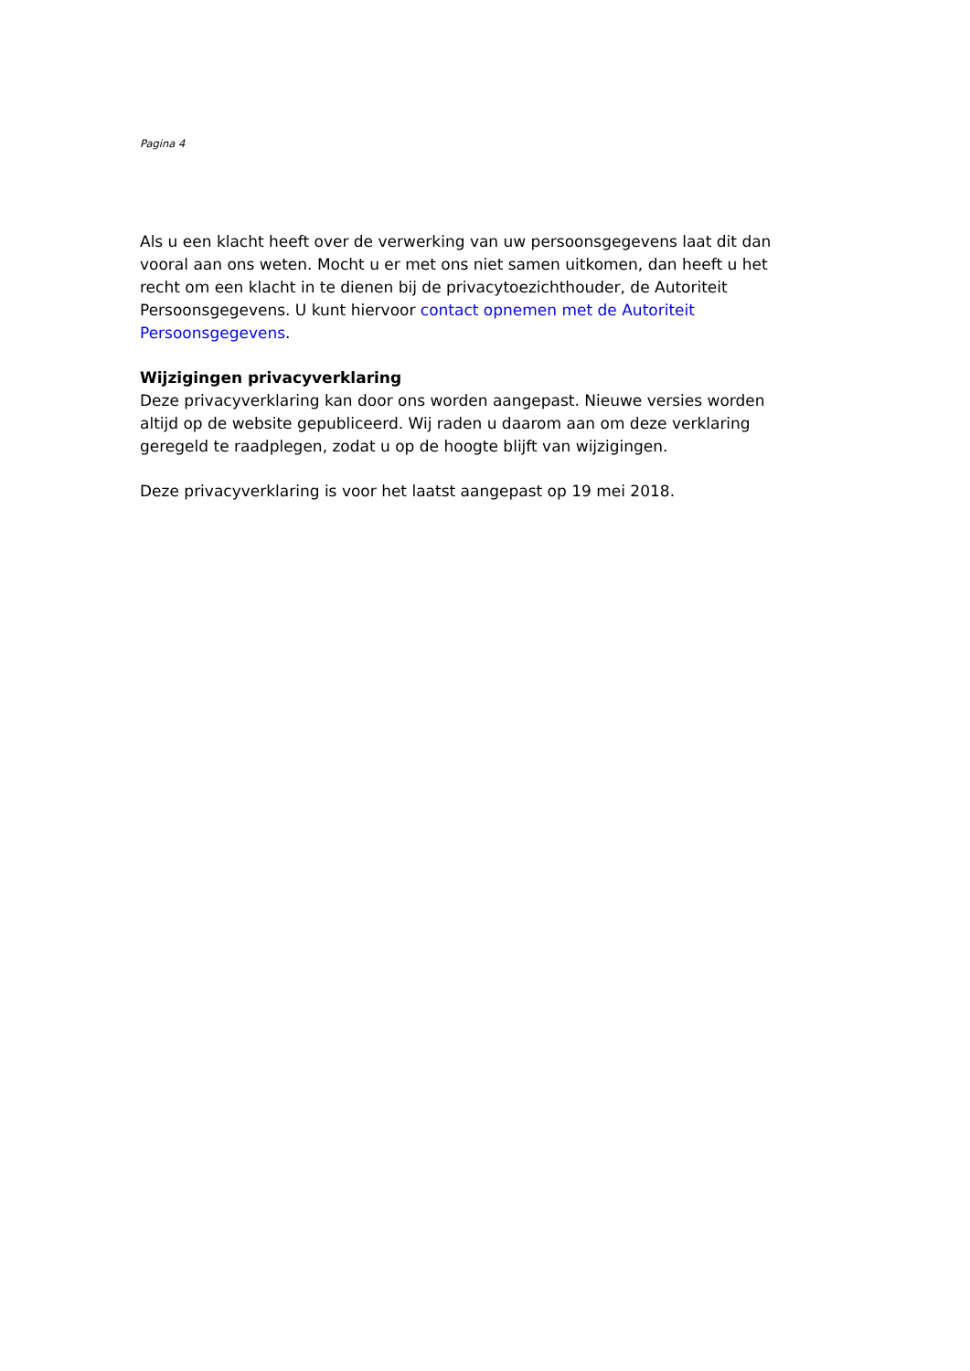Pagina 4
Als u een klacht heeft over de verwerking van uw persoonsgegevens laat dit dan vooral aan ons weten. Mocht u er met ons niet samen uitkomen, dan heeft u het recht om een klacht in te dienen bij de privacytoezichthouder, de Autoriteit Persoonsgegevens. U kunt hiervoor contact opnemen met de Autoriteit Persoonsgegevens.
Wijzigingen privacyverklaring
Deze privacyverklaring kan door ons worden aangepast. Nieuwe versies worden altijd op de website gepubliceerd. Wij raden u daarom aan om deze verklaring geregeld te raadplegen, zodat u op de hoogte blijft van wijzigingen.
Deze privacyverklaring is voor het laatst aangepast op 19 mei 2018.